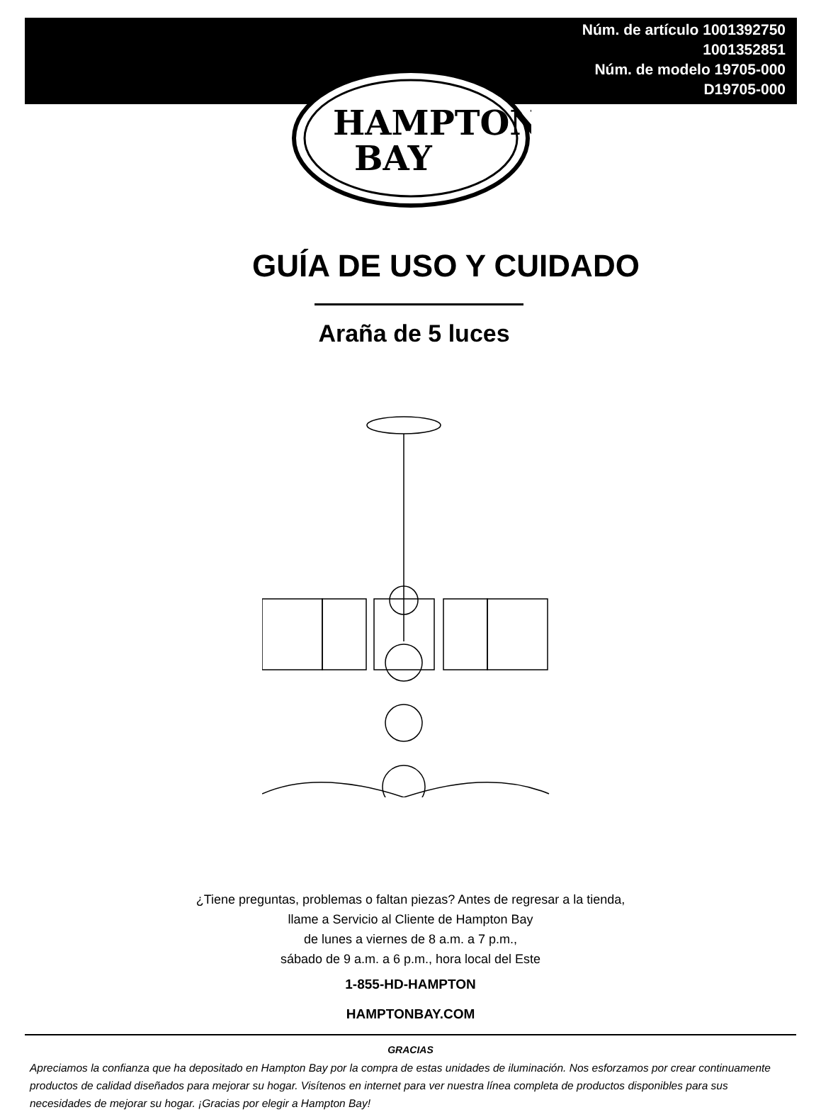Núm. de artículo 1001392750
1001352851
Núm. de modelo 19705-000
D19705-000
HAMPTON
BAY
GUÍA DE USO Y CUIDADO
Araña de 5 luces
¿Tiene preguntas, problemas o faltan piezas? Antes de regresar a la tienda,
llame a Servicio al Cliente de Hampton Bay
de lunes a viernes de 8 a.m. a 7 p.m.,
sábado de 9 a.m. a 6 p.m., hora local del Este
1-855-HD-HAMPTON
HAMPTONBAY.COM
GRACIAS
Apreciamos la confianza que ha depositado en Hampton Bay por la compra de estas unidades de iluminación. Nos esforzamos por crear continuamente productos de calidad diseñados para mejorar su hogar. Visítenos en internet para ver nuestra línea completa de productos disponibles para sus necesidades de mejorar su hogar. ¡Gracias por elegir a Hampton Bay!